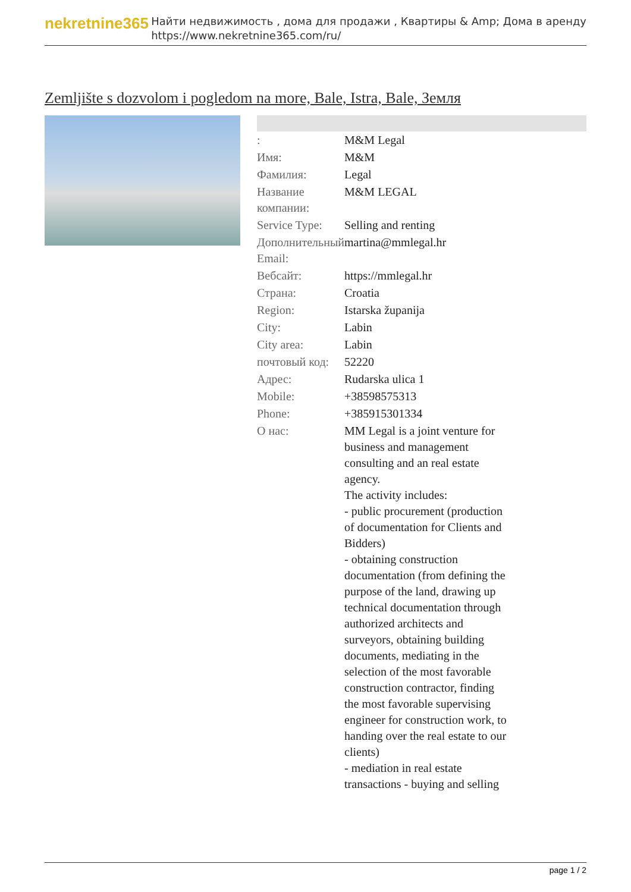nekretnine365
Найти недвижимость , дома для продажи , Квартиры & Amp; Дома в аренду
https://www.nekretnine365.com/ru/
Zemljište s dozvolom i pogledom na more, Bale, Istra, Bale, Земля
| : | M&M Legal |
| Имя: | M&M |
| Фамилия: | Legal |
| Название компании: | M&M LEGAL |
| Service Type: | Selling and renting |
| Дополнительный Email: | martina@mmlegal.hr |
| Вебсайт: | https://mmlegal.hr |
| Страна: | Croatia |
| Region: | Istarska županija |
| City: | Labin |
| City area: | Labin |
| почтовый код: | 52220 |
| Адрес: | Rudarska ulica 1 |
| Mobile: | +38598575313 |
| Phone: | +385915301334 |
| О нас: | MM Legal is a joint venture for business and management consulting and an real estate agency. The activity includes: - public procurement (production of documentation for Clients and Bidders) - obtaining construction documentation (from defining the purpose of the land, drawing up technical documentation through authorized architects and surveyors, obtaining building documents, mediating in the selection of the most favorable construction contractor, finding the most favorable supervising engineer for construction work, to handing over the real estate to our clients) - mediation in real estate transactions - buying and selling |
page 1 / 2